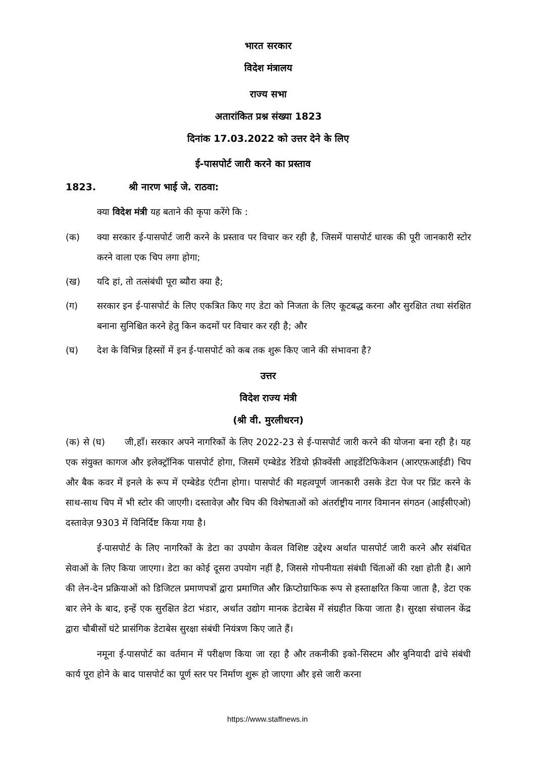भारत सरकार
विदेश मंत्रालय
राज्य सभा
अतारांकित प्रश्न संख्या 1823
दिनांक 17.03.2022 को उत्तर देने के लिए
ई-पासपोर्ट जारी करने का प्रस्ताव
1823. श्री नारण भाई जे. राठवा:
क्या विदेश मंत्री यह बताने की कृपा करेंगे कि :
(क) क्या सरकार ई-पासपोर्ट जारी करने के प्रस्ताव पर विचार कर रही है, जिसमें पासपोर्ट धारक की पूरी जानकारी स्टोर करने वाला एक चिप लगा होगा;
(ख) यदि हां, तो तत्संबंधी पूरा ब्यौरा क्या है;
(ग) सरकार इन ई-पासपोर्ट के लिए एकत्रित किए गए डेटा को निजता के लिए कूटबद्ध करना और सुरक्षित तथा संरक्षित बनाना सुनिश्चित करने हेतु किन कदमों पर विचार कर रही है; और
(घ) देश के विभिन्न हिस्सों में इन ई-पासपोर्ट को कब तक शुरू किए जाने की संभावना है?
उत्तर
विदेश राज्य मंत्री
(श्री वी. मुरलीधरन)
(क) से (घ) जी,हाँ। सरकार अपने नागरिकों के लिए 2022-23 से ई-पासपोर्ट जारी करने की योजना बना रही है। यह एक संयुक्त कागज और इलेक्ट्रॉनिक पासपोर्ट होगा, जिसमें एम्बेडेड रेडियो फ़्रीक्वेंसी आइडेंटिफिकेशन (आरएफ़आईडी) चिप और बैक कवर में इनले के रूप में एम्बेडेड एंटीना होगा। पासपोर्ट की महत्वपूर्ण जानकारी उसके डेटा पेज पर प्रिंट करने के साथ-साथ चिप में भी स्टोर की जाएगी। दस्तावेज़ और चिप की विशेषताओं को अंतर्राष्ट्रीय नागर विमानन संगठन (आईसीएओ) दस्तावेज़ 9303 में विनिर्दिष्ट किया गया है।
ई-पासपोर्ट के लिए नागरिकों के डेटा का उपयोग केवल विशिष्ट उद्देश्य अर्थात पासपोर्ट जारी करने और संबंधित सेवाओं के लिए किया जाएगा। डेटा का कोई दूसरा उपयोग नहीं है, जिससे गोपनीयता संबंधी चिंताओं की रक्षा होती है। आगे की लेन-देन प्रक्रियाओं को डिजिटल प्रमाणपत्रों द्वारा प्रमाणित और क्रिप्टोग्राफिक रूप से हस्ताक्षरित किया जाता है, डेटा एक बार लेने के बाद, इन्हें एक सुरक्षित डेटा भंडार, अर्थात उद्योग मानक डेटाबेस में संग्रहीत किया जाता है। सुरक्षा संचालन केंद्र द्वारा चौबीसों घंटे प्रासंगिक डेटाबेस सुरक्षा संबंधी नियंत्रण किए जाते हैं।
नमूना ई-पासपोर्ट का वर्तमान में परीक्षण किया जा रहा है और तकनीकी इको-सिस्टम और बुनियादी ढांचे संबंधी कार्य पूरा होने के बाद पासपोर्ट का पूर्ण स्तर पर निर्माण शुरू हो जाएगा और इसे जारी करना
https://www.staffnews.in